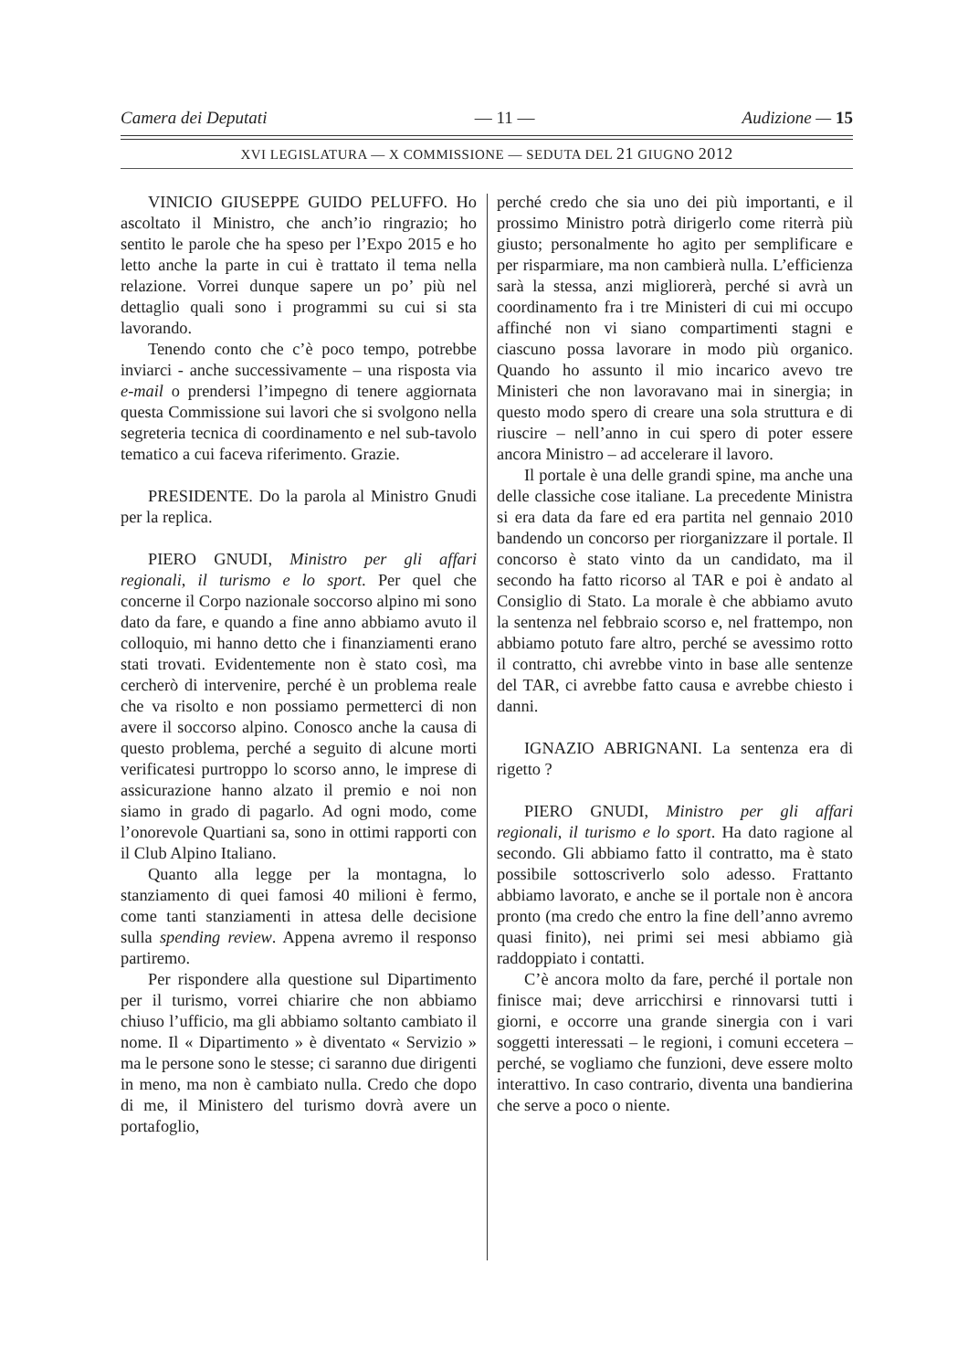Camera dei Deputati — 11 — Audizione — 15
XVI LEGISLATURA — X COMMISSIONE — SEDUTA DEL 21 GIUGNO 2012
VINICIO GIUSEPPE GUIDO PELUFFO. Ho ascoltato il Ministro, che anch’io ringrazio; ho sentito le parole che ha speso per l’Expo 2015 e ho letto anche la parte in cui è trattato il tema nella relazione. Vorrei dunque sapere un po’ più nel dettaglio quali sono i programmi su cui si sta lavorando.
Tenendo conto che c’è poco tempo, potrebbe inviarci - anche successivamente – una risposta via e-mail o prendersi l’impegno di tenere aggiornata questa Commissione sui lavori che si svolgono nella segreteria tecnica di coordinamento e nel sub-tavolo tematico a cui faceva riferimento. Grazie.
PRESIDENTE. Do la parola al Ministro Gnudi per la replica.
PIERO GNUDI, Ministro per gli affari regionali, il turismo e lo sport. Per quel che concerne il Corpo nazionale soccorso alpino mi sono dato da fare, e quando a fine anno abbiamo avuto il colloquio, mi hanno detto che i finanziamenti erano stati trovati. Evidentemente non è stato così, ma cercherò di intervenire, perché è un problema reale che va risolto e non possiamo permetterci di non avere il soccorso alpino. Conosco anche la causa di questo problema, perché a seguito di alcune morti verificatesi purtroppo lo scorso anno, le imprese di assicurazione hanno alzato il premio e noi non siamo in grado di pagarlo. Ad ogni modo, come l’onorevole Quartiani sa, sono in ottimi rapporti con il Club Alpino Italiano.
Quanto alla legge per la montagna, lo stanziamento di quei famosi 40 milioni è fermo, come tanti stanziamenti in attesa delle decisione sulla spending review. Appena avremo il responso partiremo.
Per rispondere alla questione sul Dipartimento per il turismo, vorrei chiarire che non abbiamo chiuso l’ufficio, ma gli abbiamo soltanto cambiato il nome. Il « Dipartimento » è diventato « Servizio » ma le persone sono le stesse; ci saranno due dirigenti in meno, ma non è cambiato nulla. Credo che dopo di me, il Ministero del turismo dovrà avere un portafoglio,
perché credo che sia uno dei più importanti, e il prossimo Ministro potrà dirigerlo come riterrà più giusto; personalmente ho agito per semplificare e per risparmiare, ma non cambierà nulla. L’efficienza sarà la stessa, anzi migliorerà, perché si avrà un coordinamento fra i tre Ministeri di cui mi occupo affinché non vi siano compartimenti stagni e ciascuno possa lavorare in modo più organico. Quando ho assunto il mio incarico avevo tre Ministeri che non lavoravano mai in sinergia; in questo modo spero di creare una sola struttura e di riuscire – nell’anno in cui spero di poter essere ancora Ministro – ad accelerare il lavoro.
Il portale è una delle grandi spine, ma anche una delle classiche cose italiane. La precedente Ministra si era data da fare ed era partita nel gennaio 2010 bandendo un concorso per riorganizzare il portale. Il concorso è stato vinto da un candidato, ma il secondo ha fatto ricorso al TAR e poi è andato al Consiglio di Stato. La morale è che abbiamo avuto la sentenza nel febbraio scorso e, nel frattempo, non abbiamo potuto fare altro, perché se avessimo rotto il contratto, chi avrebbe vinto in base alle sentenze del TAR, ci avrebbe fatto causa e avrebbe chiesto i danni.
IGNAZIO ABRIGNANI. La sentenza era di rigetto ?
PIERO GNUDI, Ministro per gli affari regionali, il turismo e lo sport. Ha dato ragione al secondo. Gli abbiamo fatto il contratto, ma è stato possibile sottoscriverlo solo adesso. Frattanto abbiamo lavorato, e anche se il portale non è ancora pronto (ma credo che entro la fine dell’anno avremo quasi finito), nei primi sei mesi abbiamo già raddoppiato i contatti.
C’è ancora molto da fare, perché il portale non finisce mai; deve arricchirsi e rinnovarsi tutti i giorni, e occorre una grande sinergia con i vari soggetti interessati – le regioni, i comuni eccetera – perché, se vogliamo che funzioni, deve essere molto interattivo. In caso contrario, diventa una bandierina che serve a poco o niente.